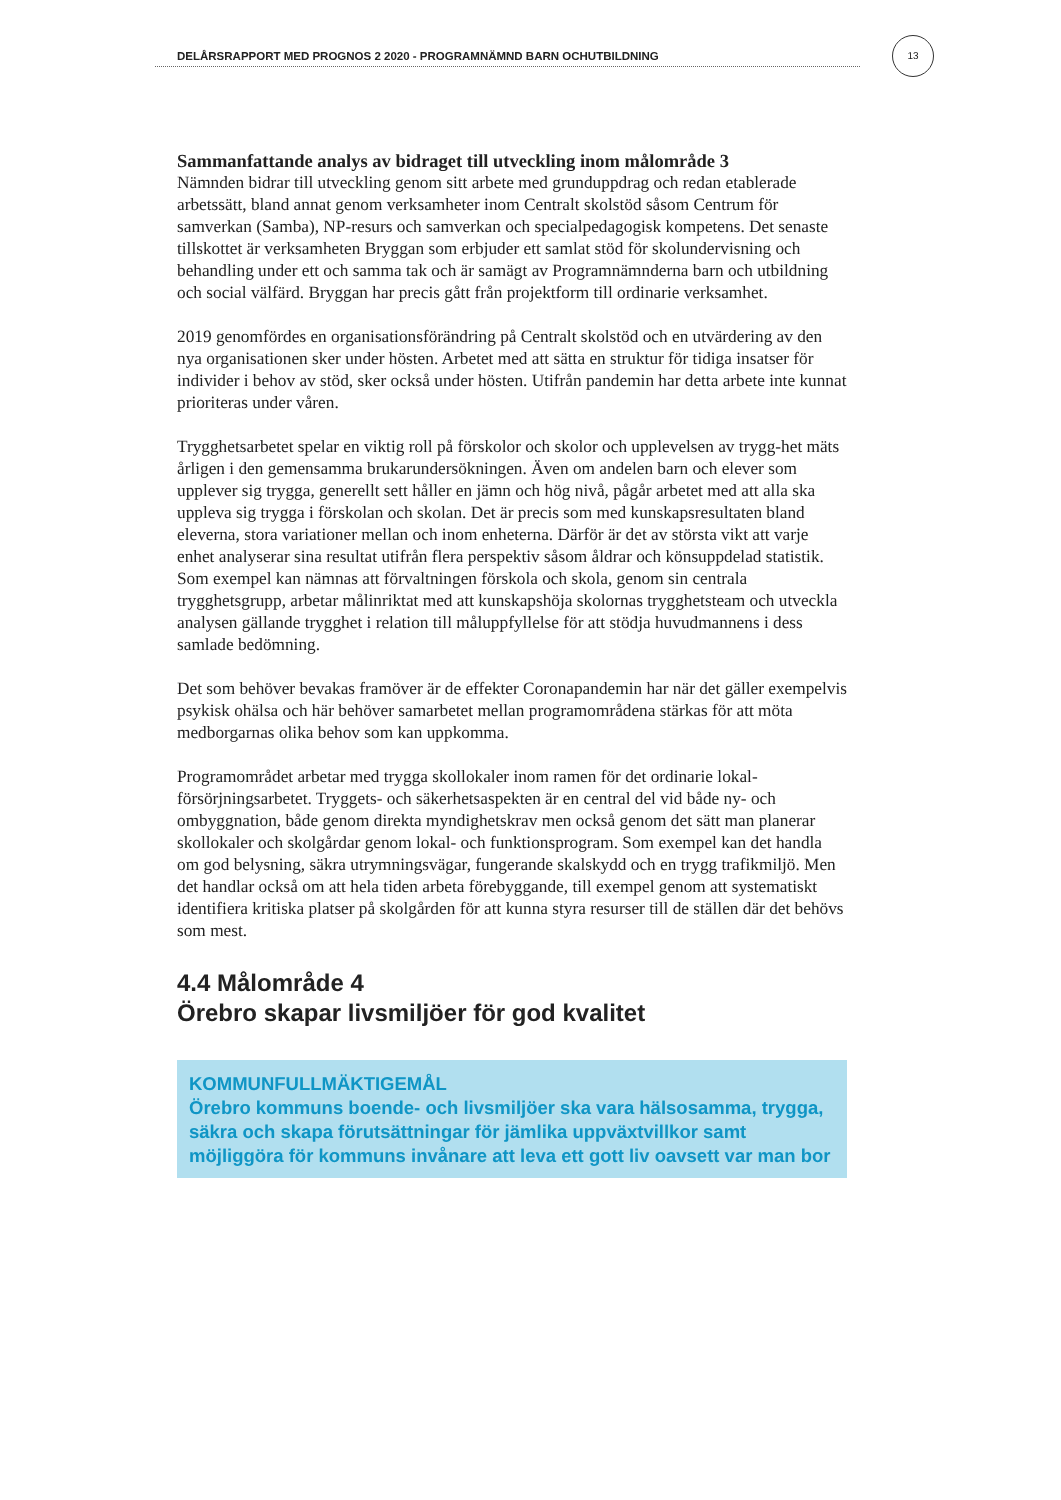DELÅRSRAPPORT MED PROGNOS 2 2020 - PROGRAMNÄMND BARN OCHUTBILDNING
13
Sammanfattande analys av bidraget till utveckling inom målområde 3
Nämnden bidrar till utveckling genom sitt arbete med grunduppdrag och redan etablerade arbetssätt, bland annat genom verksamheter inom Centralt skolstöd såsom Centrum för samverkan (Samba), NP-resurs och samverkan och specialpedagogisk kompetens. Det senaste tillskottet är verksamheten Bryggan som erbjuder ett samlat stöd för skolundervisning och behandling under ett och samma tak och är samägt av Programnämnderna barn och utbildning och social välfärd. Bryggan har precis gått från projektform till ordinarie verksamhet.
2019 genomfördes en organisationsförändring på Centralt skolstöd och en utvärdering av den nya organisationen sker under hösten. Arbetet med att sätta en struktur för tidiga insatser för individer i behov av stöd, sker också under hösten. Utifrån pandemin har detta arbete inte kunnat prioriteras under våren.
Trygghetsarbetet spelar en viktig roll på förskolor och skolor och upplevelsen av trygg-het mäts årligen i den gemensamma brukarundersökningen. Även om andelen barn och elever som upplever sig trygga, generellt sett håller en jämn och hög nivå, pågår arbetet med att alla ska uppleva sig trygga i förskolan och skolan. Det är precis som med kunskapsresultaten bland eleverna, stora variationer mellan och inom enheterna. Därför är det av största vikt att varje enhet analyserar sina resultat utifrån flera perspektiv såsom åldrar och könsuppdelad statistik. Som exempel kan nämnas att förvaltningen förskola och skola, genom sin centrala trygghetsgrupp, arbetar målinriktat med att kunskapshöja skolornas trygghetsteam och utveckla analysen gällande trygghet i relation till måluppfyllelse för att stödja huvudmannens i dess samlade bedömning.
Det som behöver bevakas framöver är de effekter Coronapandemin har när det gäller exempelvis psykisk ohälsa och här behöver samarbetet mellan programområdena stärkas för att möta medborgarnas olika behov som kan uppkomma.
Programområdet arbetar med trygga skollokaler inom ramen för det ordinarie lokal-försörjningsarbetet. Tryggets- och säkerhetsaspekten är en central del vid både ny- och ombyggnation, både genom direkta myndighetskrav men också genom det sätt man planerar skollokaler och skolgårdar genom lokal- och funktionsprogram. Som exempel kan det handla om god belysning, säkra utrymningsvägar, fungerande skalskydd och en trygg trafikmiljö. Men det handlar också om att hela tiden arbeta förebyggande, till exempel genom att systematiskt identifiera kritiska platser på skolgården för att kunna styra resurser till de ställen där det behövs som mest.
4.4 Målområde 4
Örebro skapar livsmiljöer för god kvalitet
KOMMUNFULLMÄKTIGEMÅL
Örebro kommuns boende- och livsmiljöer ska vara hälsosamma, trygga, säkra och skapa förutsättningar för jämlika uppväxtvillkor samt möjliggöra för kommuns invånare att leva ett gott liv oavsett var man bor